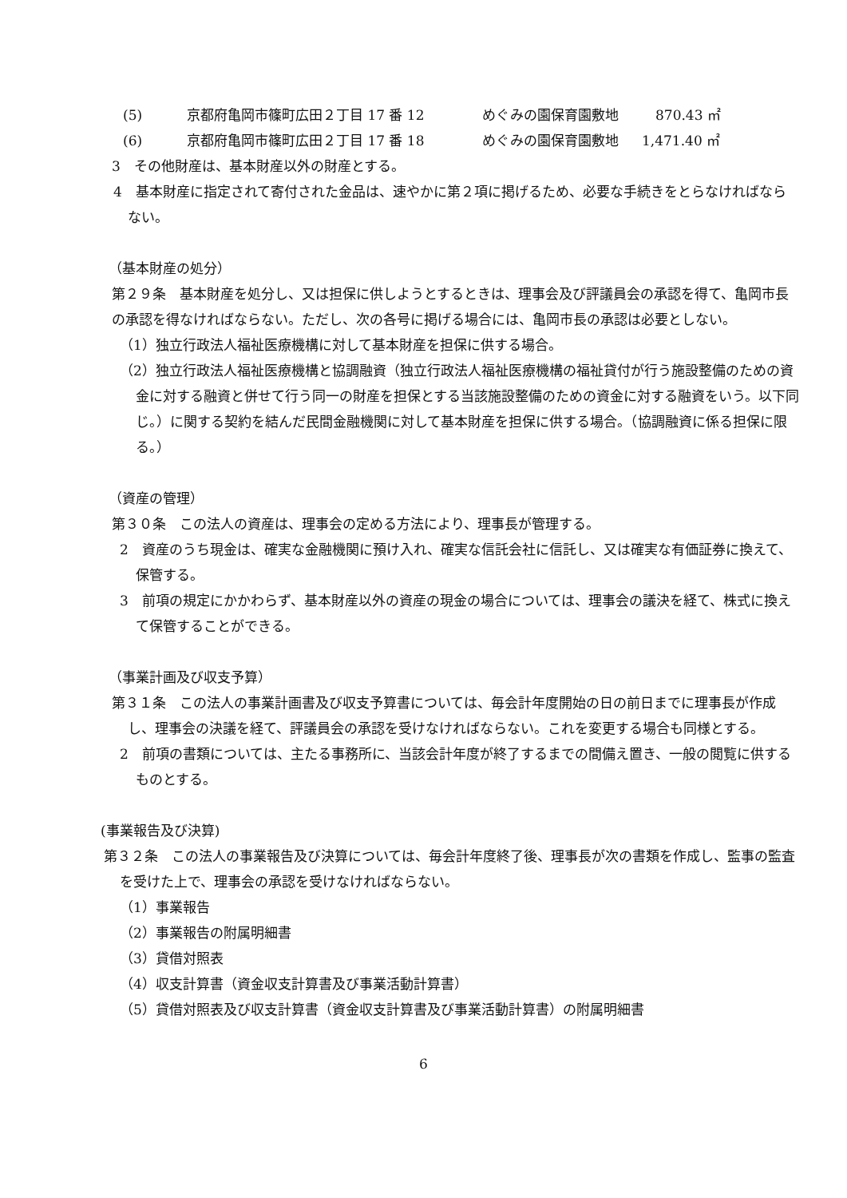(5) 京都府亀岡市篠町広田２丁目 17 番 12 めぐみの園保育園敷地　870.43 ㎡
(6) 京都府亀岡市篠町広田２丁目 17 番 18 めぐみの園保育園敷地 1,471.40 ㎡
3　その他財産は、基本財産以外の財産とする。
4　基本財産に指定されて寄付された金品は、速やかに第２項に掲げるため、必要な手続きをとらなければならない。
（基本財産の処分）
第２９条　基本財産を処分し、又は担保に供しようとするときは、理事会及び評議員会の承認を得て、亀岡市長の承認を得なければならない。ただし、次の各号に掲げる場合には、亀岡市長の承認は必要としない。
（1）独立行政法人福祉医療機構に対して基本財産を担保に供する場合。
（2）独立行政法人福祉医療機構と協調融資（独立行政法人福祉医療機構の福祉貸付が行う施設整備のための資金に対する融資と併せて行う同一の財産を担保とする当該施設整備のための資金に対する融資をいう。以下同じ。）に関する契約を結んだ民間金融機関に対して基本財産を担保に供する場合。（協調融資に係る担保に限る。）
（資産の管理）
第３０条　この法人の資産は、理事会の定める方法により、理事長が管理する。
2　資産のうち現金は、確実な金融機関に預け入れ、確実な信託会社に信託し、又は確実な有価証券に換えて、保管する。
3　前項の規定にかかわらず、基本財産以外の資産の現金の場合については、理事会の議決を経て、株式に換えて保管することができる。
（事業計画及び収支予算）
第３１条　この法人の事業計画書及び収支予算書については、毎会計年度開始の日の前日までに理事長が作成し、理事会の決議を経て、評議員会の承認を受けなければならない。これを変更する場合も同様とする。
2　前項の書類については、主たる事務所に、当該会計年度が終了するまでの間備え置き、一般の閲覧に供するものとする。
(事業報告及び決算)
第３２条　この法人の事業報告及び決算については、毎会計年度終了後、理事長が次の書類を作成し、監事の監査を受けた上で、理事会の承認を受けなければならない。
（1）事業報告
（2）事業報告の附属明細書
（3）貸借対照表
（4）収支計算書（資金収支計算書及び事業活動計算書）
（5）貸借対照表及び収支計算書（資金収支計算書及び事業活動計算書）の附属明細書
6